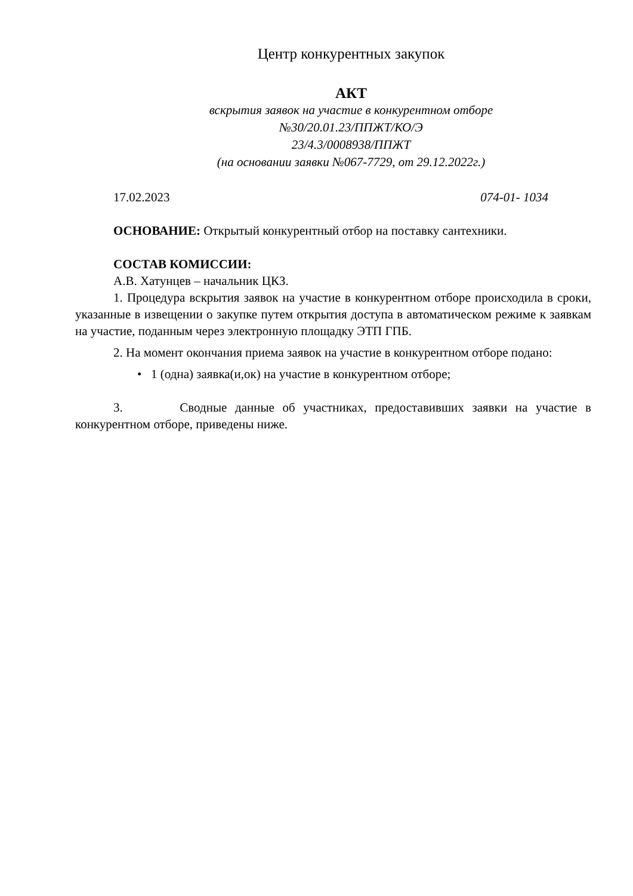Центр конкурентных закупок
АКТ
вскрытия заявок на участие в конкурентном отборе
№30/20.01.23/ППЖТ/КО/Э
23/4.3/0008938/ППЖТ
(на основании заявки №067-7729, от 29.12.2022г.)
17.02.2023 074-01- 1034
ОСНОВАНИЕ: Открытый конкурентный отбор на поставку сантехники.
СОСТАВ КОМИССИИ:
А.В. Хатунцев – начальник ЦКЗ.
1. Процедура вскрытия заявок на участие в конкурентном отборе происходила в сроки, указанные в извещении о закупке путем открытия доступа в автоматическом режиме к заявкам на участие, поданным через электронную площадку ЭТП ГПБ.
2. На момент окончания приема заявок на участие в конкурентном отборе подано:
• 1 (одна) заявка(и,ок) на участие в конкурентном отборе;
3. Сводные данные об участниках, предоставивших заявки на участие в конкурентном отборе, приведены ниже.